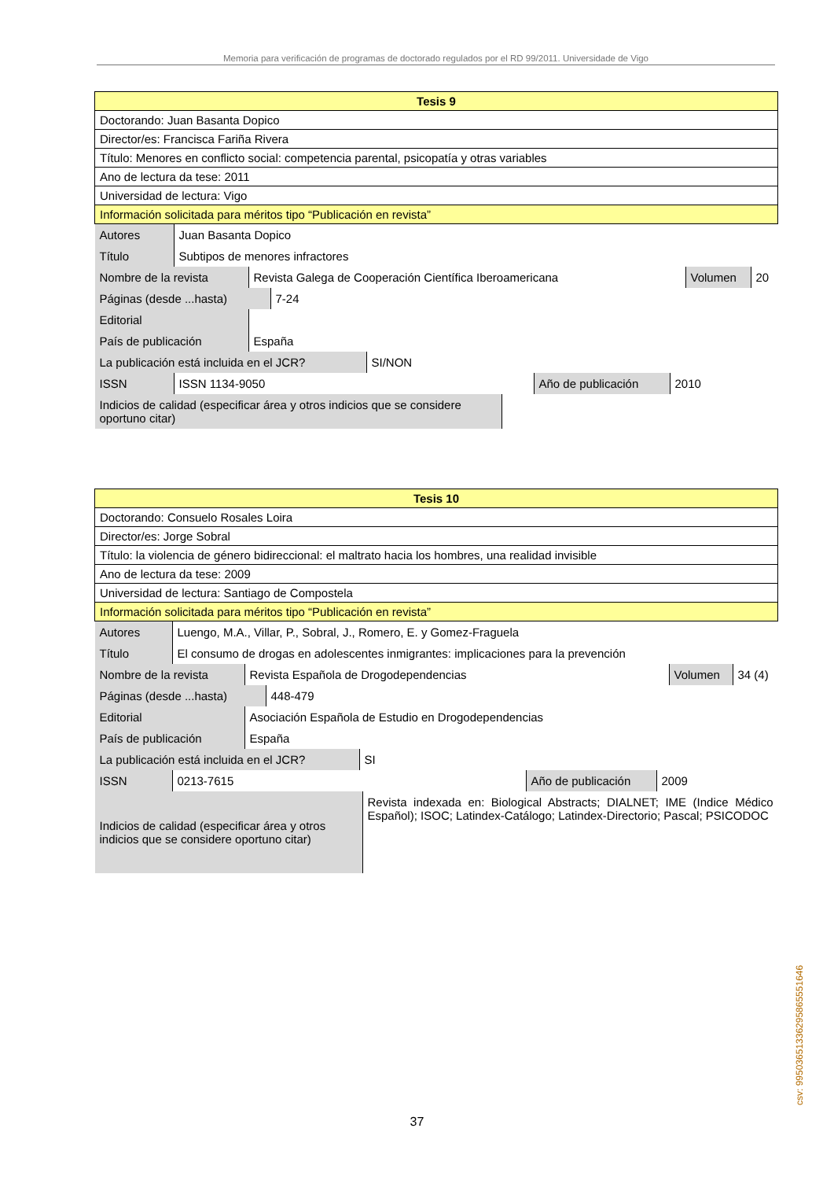Memoria para verificación de programas de doctorado regulados por el RD 99/2011. Universidade de Vigo
| Tesis 9 |
| Doctorando: Juan Basanta Dopico |
| Director/es: Francisca Fariña Rivera |
| Título: Menores en conflicto social: competencia parental, psicopatía y otras variables |
| Ano de lectura da tese: 2011 |
| Universidad de lectura: Vigo |
| Información solicitada para méritos tipo “Publicación en revista” |
| / Autores / Juan Basanta Dopico / |
| / Título / Subtipos de menores infractores / |
| / Nombre de la revista / Revista Galega de Cooperación Científica Iberoamericana / Volumen / 20 / |
| / Páginas (desde ...hasta) / 7-24 / |
| / Editorial / / |
| / País de publicación / España / |
| / La publicación está incluida en el JCR? / SI/NON / |
| / ISSN / ISSN 1134-9050 / Año de publicación / 2010 / |
| / Indicios de calidad (especificar área y otros indicios que se considere oportuno citar) / / |
| Tesis 10 |
| Doctorando: Consuelo Rosales Loira |
| Director/es: Jorge Sobral |
| Título: la violencia de género bidireccional: el maltrato hacia los hombres, una realidad invisible |
| Ano de lectura da tese: 2009 |
| Universidad de lectura: Santiago de Compostela |
| Información solicitada para méritos tipo “Publicación en revista” |
| / Autores / Luengo, M.A., Villar, P., Sobral, J., Romero, E. y Gomez-Fraguela / |
| / Título / El consumo de drogas en adolescentes inmigrantes: implicaciones para la prevención / |
| / Nombre de la revista / Revista Española de Drogodependencias / Volumen / 34 (4) / |
| / Páginas (desde ...hasta) / 448-479 / |
| / Editorial / Asociación Española de Estudio en Drogodependencias / |
| / País de publicación / España / |
| / La publicación está incluida en el JCR? / SI / |
| / ISSN / 0213-7615 / Año de publicación / 2009 / |
| / Indicios de calidad (especificar área y otros indicios que se considere oportuno citar) / Revista indexada en: Biological Abstracts; DIALNET; IME (Indice Médico Español); ISOC; Latindex-Catálogo; Latindex-Directorio; Pascal; PSICODOC / |
37
csv: 99503651336295865551646